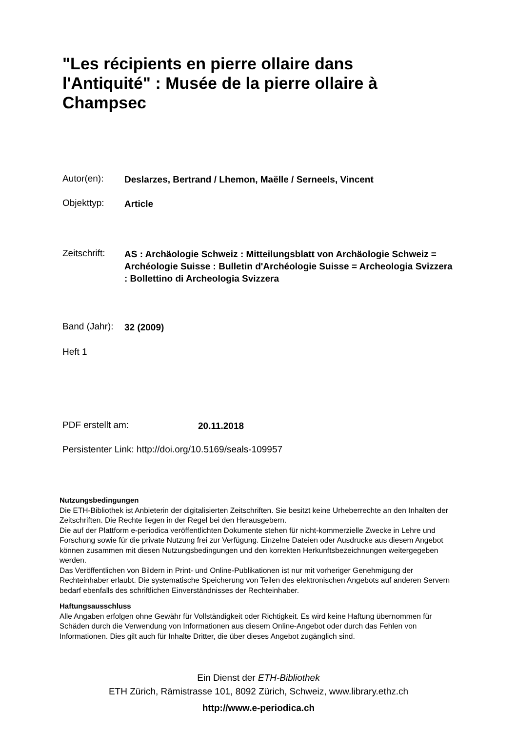"Les récipients en pierre ollaire dans l'Antiquité" : Musée de la pierre ollaire à Champsec
Autor(en):
Deslarzes, Bertrand / Lhemon, Maëlle / Serneels, Vincent
Objekttyp:
Article
Zeitschrift:
AS : Archäologie Schweiz : Mitteilungsblatt von Archäologie Schweiz = Archéologie Suisse : Bulletin d'Archéologie Suisse = Archeologia Svizzera : Bollettino di Archeologia Svizzera
Band (Jahr):
32 (2009)
Heft 1
PDF erstellt am:
20.11.2018
Persistenter Link: http://doi.org/10.5169/seals-109957
Nutzungsbedingungen
Die ETH-Bibliothek ist Anbieterin der digitalisierten Zeitschriften. Sie besitzt keine Urheberrechte an den Inhalten der Zeitschriften. Die Rechte liegen in der Regel bei den Herausgebern.
Die auf der Plattform e-periodica veröffentlichten Dokumente stehen für nicht-kommerzielle Zwecke in Lehre und Forschung sowie für die private Nutzung frei zur Verfügung. Einzelne Dateien oder Ausdrucke aus diesem Angebot können zusammen mit diesen Nutzungsbedingungen und den korrekten Herkunftsbezeichnungen weitergegeben werden.
Das Veröffentlichen von Bildern in Print- und Online-Publikationen ist nur mit vorheriger Genehmigung der Rechteinhaber erlaubt. Die systematische Speicherung von Teilen des elektronischen Angebots auf anderen Servern bedarf ebenfalls des schriftlichen Einverständnisses der Rechteinhaber.
Haftungsausschluss
Alle Angaben erfolgen ohne Gewähr für Vollständigkeit oder Richtigkeit. Es wird keine Haftung übernommen für Schäden durch die Verwendung von Informationen aus diesem Online-Angebot oder durch das Fehlen von Informationen. Dies gilt auch für Inhalte Dritter, die über dieses Angebot zugänglich sind.
Ein Dienst der ETH-Bibliothek
ETH Zürich, Rämistrasse 101, 8092 Zürich, Schweiz, www.library.ethz.ch
http://www.e-periodica.ch